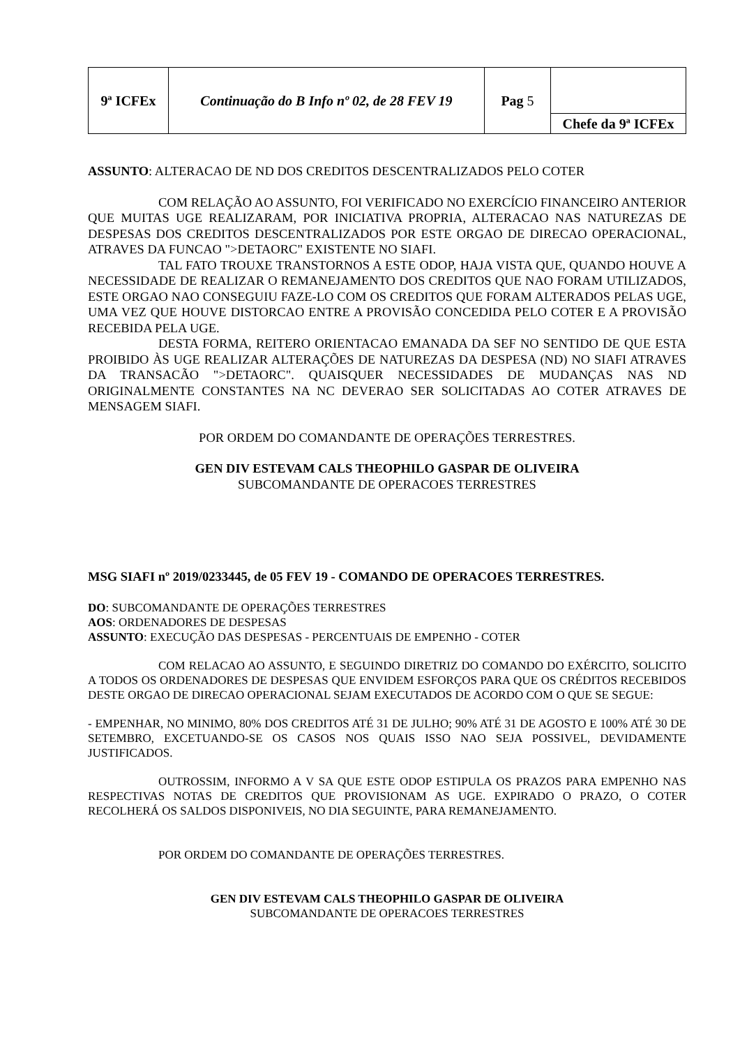| 9ª ICFEx | Continuação do B Info nº 02, de 28 FEV 19 | Pag 5 | Chefe da 9ª ICFEx |
ASSUNTO: ALTERACAO DE ND DOS CREDITOS DESCENTRALIZADOS PELO COTER
COM RELAÇÃO AO ASSUNTO, FOI VERIFICADO NO EXERCÍCIO FINANCEIRO ANTERIOR QUE MUITAS UGE REALIZARAM, POR INICIATIVA PROPRIA, ALTERACAO NAS NATUREZAS DE DESPESAS DOS CREDITOS DESCENTRALIZADOS POR ESTE ORGAO DE DIRECAO OPERACIONAL, ATRAVES DA FUNCAO ">DETAORC" EXISTENTE NO SIAFI.
TAL FATO TROUXE TRANSTORNOS A ESTE ODOP, HAJA VISTA QUE, QUANDO HOUVE A NECESSIDADE DE REALIZAR O REMANEJAMENTO DOS CREDITOS QUE NAO FORAM UTILIZADOS, ESTE ORGAO NAO CONSEGUIU FAZE-LO COM OS CREDITOS QUE FORAM ALTERADOS PELAS UGE, UMA VEZ QUE HOUVE DISTORCAO ENTRE A PROVISÃO CONCEDIDA PELO COTER E A PROVISÃO RECEBIDA PELA UGE.
DESTA FORMA, REITERO ORIENTACAO EMANADA DA SEF NO SENTIDO DE QUE ESTA PROIBIDO ÀS UGE REALIZAR ALTERAÇÕES DE NATUREZAS DA DESPESA (ND) NO SIAFI ATRAVES DA TRANSACÃO ">DETAORC". QUAISQUER NECESSIDADES DE MUDANÇAS NAS ND ORIGINALMENTE CONSTANTES NA NC DEVERAO SER SOLICITADAS AO COTER ATRAVES DE MENSAGEM SIAFI.
POR ORDEM DO COMANDANTE DE OPERAÇÕES TERRESTRES.
GEN DIV ESTEVAM CALS THEOPHILO GASPAR DE OLIVEIRA
SUBCOMANDANTE DE OPERACOES TERRESTRES
MSG SIAFI nº 2019/0233445, de 05 FEV 19 - COMANDO DE OPERACOES TERRESTRES.
DO: SUBCOMANDANTE DE OPERAÇÕES TERRESTRES
AOS: ORDENADORES DE DESPESAS
ASSUNTO: EXECUÇÃO DAS DESPESAS - PERCENTUAIS DE EMPENHO - COTER
COM RELACAO AO ASSUNTO, E SEGUINDO DIRETRIZ DO COMANDO DO EXÉRCITO, SOLICITO A TODOS OS ORDENADORES DE DESPESAS QUE ENVIDEM ESFORÇOS PARA QUE OS CRÉDITOS RECEBIDOS DESTE ORGAO DE DIRECAO OPERACIONAL SEJAM EXECUTADOS DE ACORDO COM O QUE SE SEGUE:
- EMPENHAR, NO MINIMO, 80% DOS CREDITOS ATÉ 31 DE JULHO; 90% ATÉ 31 DE AGOSTO E 100% ATÉ 30 DE SETEMBRO, EXCETUANDO-SE OS CASOS NOS QUAIS ISSO NAO SEJA POSSIVEL, DEVIDAMENTE JUSTIFICADOS.
OUTROSSIM, INFORMO A V SA QUE ESTE ODOP ESTIPULA OS PRAZOS PARA EMPENHO NAS RESPECTIVAS NOTAS DE CREDITOS QUE PROVISIONAM AS UGE. EXPIRADO O PRAZO, O COTER RECOLHERÁ OS SALDOS DISPONIVEIS, NO DIA SEGUINTE, PARA REMANEJAMENTO.
POR ORDEM DO COMANDANTE DE OPERAÇÕES TERRESTRES.
GEN DIV ESTEVAM CALS THEOPHILO GASPAR DE OLIVEIRA
SUBCOMANDANTE DE OPERACOES TERRESTRES